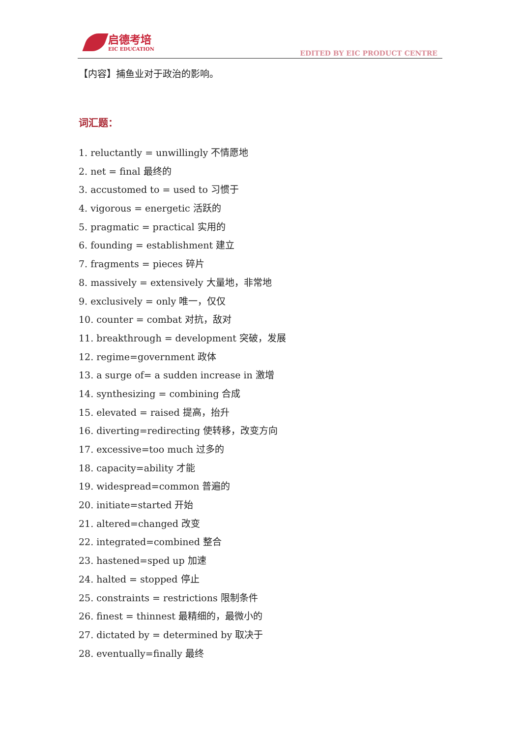启德考培
EIC EDUCATION
EDITED BY EIC PRODUCT CENTRE
【内容】捕鱼业对于政治的影响。
词汇题：
1. reluctantly = unwillingly 不情愿地
2. net = final 最终的
3. accustomed to = used to 习惯于
4. vigorous = energetic 活跃的
5. pragmatic = practical 实用的
6. founding = establishment 建立
7. fragments = pieces 碎片
8. massively = extensively 大量地，非常地
9. exclusively = only 唯一，仅仅
10. counter = combat 对抗，敌对
11. breakthrough = development 突破，发展
12. regime=government 政体
13. a surge of= a sudden increase in 激增
14. synthesizing = combining 合成
15. elevated = raised 提高，抬升
16. diverting=redirecting 使转移，改变方向
17. excessive=too much 过多的
18. capacity=ability 才能
19. widespread=common 普遍的
20. initiate=started 开始
21. altered=changed 改变
22. integrated=combined 整合
23. hastened=sped up 加速
24. halted = stopped 停止
25. constraints = restrictions 限制条件
26. finest = thinnest 最精细的，最微小的
27. dictated by = determined by 取决于
28. eventually=finally 最终